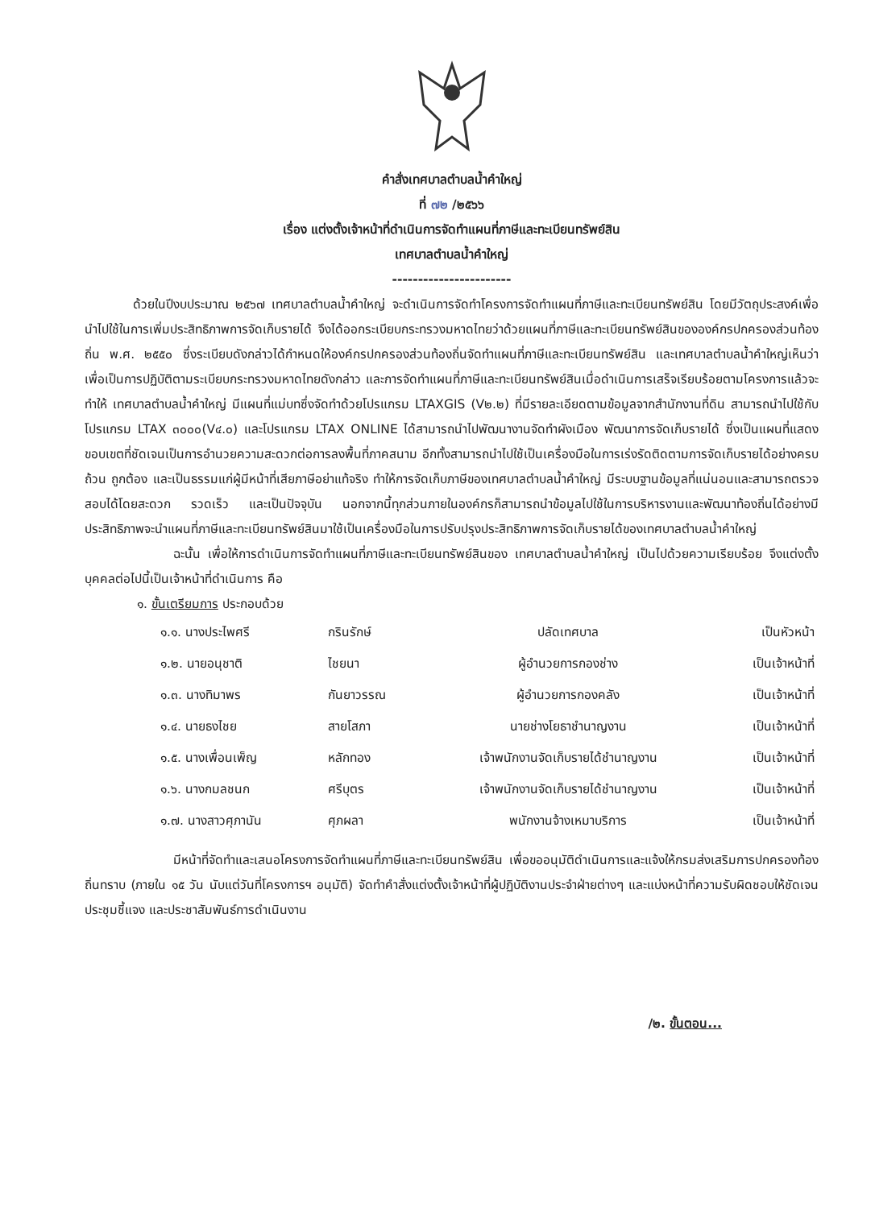คำสั่งเทศบาลตำบลน้ำคำใหญ่
ที่ ๗๒ /๒๕๖๖
เรื่อง แต่งตั้งเจ้าหน้าที่ดำเนินการจัดทำแผนที่ภาษีและทะเบียนทรัพย์สิน
เทศบาลตำบลน้ำคำใหญ่
-----------------------
ด้วยในปีงบประมาณ ๒๕๖๗ เทศบาลตำบลน้ำคำใหญ่ จะดำเนินการจัดทำโครงการจัดทำแผนที่ภาษีและทะเบียนทรัพย์สิน โดยมีวัตถุประสงค์เพื่อนำไปใช้ในการเพิ่มประสิทธิภาพการจัดเก็บรายได้ จึงได้ออกระเบียบกระทรวงมหาดไทยว่าด้วยแผนที่ภาษีและทะเบียนทรัพย์สินขององค์กรปกครองส่วนท้องถิ่น พ.ศ. ๒๕๕๐ ซึ่งระเบียบดังกล่าวได้กำหนดให้องค์กรปกครองส่วนท้องถิ่นจัดทำแผนที่ภาษีและทะเบียนทรัพย์สิน และเทศบาลตำบลน้ำคำใหญ่เห็นว่า เพื่อเป็นการปฏิบัติตามระเบียบกระทรวงมหาดไทยดังกล่าว และการจัดทำแผนที่ภาษีและทะเบียนทรัพย์สินเมื่อดำเนินการเสร็จเรียบร้อยตามโครงการแล้วจะทำให้ เทศบาลตำบลน้ำคำใหญ่ มีแผนที่แม่บทซึ่งจัดทำด้วยโปรแกรม LTAXGIS (V๒.๒) ที่มีรายละเอียดตามข้อมูลจากสำนักงานที่ดิน สามารถนำไปใช้กับโปรแกรม LTAX ๓๐๐๐(V๔.๐) และโปรแกรม LTAX ONLINE ได้สามารถนำไปพัฒนางานจัดทำผังเมือง พัฒนาการจัดเก็บรายได้ ซึ่งเป็นแผนที่แสดงขอบเขตที่ชัดเจนเป็นการอำนวยความสะดวกต่อการลงพื้นที่ภาคสนาม อีกทั้งสามารถนำไปใช้เป็นเครื่องมือในการเร่งรัดติดตามการจัดเก็บรายได้อย่างครบถ้วน ถูกต้อง และเป็นธรรมแก่ผู้มีหน้าที่เสียภาษีอย่าแท้จริง ทำให้การจัดเก็บภาษีของเทศบาลตำบลน้ำคำใหญ่ มีระบบฐานข้อมูลที่แน่นอนและสามารถตรวจสอบได้โดยสะดวก รวดเร็ว และเป็นปัจจุบัน นอกจากนี้ทุกส่วนภายในองค์กรก็สามารถนำข้อมูลไปใช้ในการบริหารงานและพัฒนาท้องถิ่นได้อย่างมีประสิทธิภาพจะนำแผนที่ภาษีและทะเบียนทรัพย์สินมาใช้เป็นเครื่องมือในการปรับปรุงประสิทธิภาพการจัดเก็บรายได้ของเทศบาลตำบลน้ำคำใหญ่
ฉะนั้น เพื่อให้การดำเนินการจัดทำแผนที่ภาษีและทะเบียนทรัพย์สินของ เทศบาลตำบลน้ำคำใหญ่ เป็นไปด้วยความเรียบร้อย จึงแต่งตั้งบุคคลต่อไปนี้เป็นเจ้าหน้าที่ดำเนินการ คือ
๑. ขั้นเตรียมการ ประกอบด้วย
| ๑.๑. นางประไพศรี | กรินรักษ์ | ปลัดเทศบาล | เป็นหัวหน้า |
| ๑.๒. นายอนุชาติ | ไชยนา | ผู้อำนวยการกองช่าง | เป็นเจ้าหน้าที่ |
| ๑.๓. นางทิมาพร | กันยาวรรณ | ผู้อำนวยการกองคลัง | เป็นเจ้าหน้าที่ |
| ๑.๔. นายธงไชย | สายโสภา | นายช่างโยธาชำนาญงาน | เป็นเจ้าหน้าที่ |
| ๑.๕. นางเพื่อนเพ็ญ | หลักทอง | เจ้าพนักงานจัดเก็บรายได้ชำนาญงาน | เป็นเจ้าหน้าที่ |
| ๑.๖. นางกมลชนก | ศรีบุตร | เจ้าพนักงานจัดเก็บรายได้ชำนาญงาน | เป็นเจ้าหน้าที่ |
| ๑.๗. นางสาวศุภานัน | ศุภผลา | พนักงานจ้างเหมาบริการ | เป็นเจ้าหน้าที่ |
มีหน้าที่จัดทำและเสนอโครงการจัดทำแผนที่ภาษีและทะเบียนทรัพย์สิน เพื่อขออนุมัติดำเนินการและแจ้งให้กรมส่งเสริมการปกครองท้องถิ่นทราบ (ภายใน ๑๕ วัน นับแต่วันที่โครงการฯ อนุมัติ) จัดทำคำสั่งแต่งตั้งเจ้าหน้าที่ผู้ปฏิบัติงานประจำฝ่ายต่างๆ และแบ่งหน้าที่ความรับผิดชอบให้ชัดเจน ประชุมชี้แจง และประชาสัมพันธ์การดำเนินงาน
/๒. ขั้นตอน...